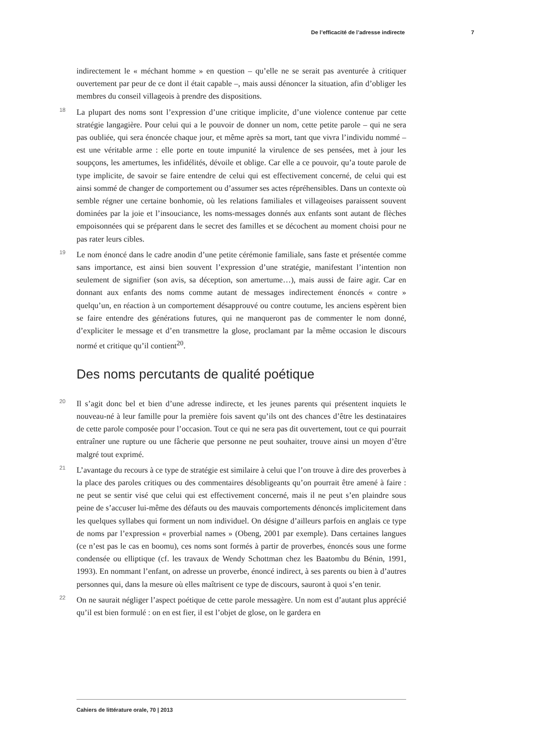De l’efficacité de l’adresse indirecte 7
indirectement le « méchant homme » en question – qu’elle ne se serait pas aventurée à critiquer ouvertement par peur de ce dont il était capable –, mais aussi dénoncer la situation, afin d’obliger les membres du conseil villageois à prendre des dispositions.
18 La plupart des noms sont l’expression d’une critique implicite, d’une violence contenue par cette stratégie langagière. Pour celui qui a le pouvoir de donner un nom, cette petite parole – qui ne sera pas oubliée, qui sera énoncée chaque jour, et même après sa mort, tant que vivra l’individu nommé – est une véritable arme : elle porte en toute impunité la virulence de ses pensées, met à jour les soupçons, les amertumes, les infidélités, dévoile et oblige. Car elle a ce pouvoir, qu’a toute parole de type implicite, de savoir se faire entendre de celui qui est effectivement concerné, de celui qui est ainsi sommé de changer de comportement ou d’assumer ses actes répréhensibles. Dans un contexte où semble régner une certaine bonhomie, où les relations familiales et villageoises paraissent souvent dominées par la joie et l’insouciance, les noms-messages donnés aux enfants sont autant de flèches empoisonnées qui se préparent dans le secret des familles et se décochent au moment choisi pour ne pas rater leurs cibles.
19 Le nom énoncé dans le cadre anodin d’une petite cérémonie familiale, sans faste et présentée comme sans importance, est ainsi bien souvent l’expression d’une stratégie, manifestant l’intention non seulement de signifier (son avis, sa déception, son amertume…), mais aussi de faire agir. Car en donnant aux enfants des noms comme autant de messages indirectement énoncés « contre » quelqu’un, en réaction à un comportement désapprouvé ou contre coutume, les anciens espèrent bien se faire entendre des générations futures, qui ne manqueront pas de commenter le nom donné, d’expliciter le message et d’en transmettre la glose, proclamant par la même occasion le discours normé et critique qu’il contient<sup>20</sup>.
Des noms percutants de qualité poétique
20 Il s’agit donc bel et bien d’une adresse indirecte, et les jeunes parents qui présentent inquiets le nouveau-né à leur famille pour la première fois savent qu’ils ont des chances d’être les destinataires de cette parole composée pour l’occasion. Tout ce qui ne sera pas dit ouvertement, tout ce qui pourrait entraîner une rupture ou une fâcherie que personne ne peut souhaiter, trouve ainsi un moyen d’être malgré tout exprimé.
21 L’avantage du recours à ce type de stratégie est similaire à celui que l’on trouve à dire des proverbes à la place des paroles critiques ou des commentaires désobligeants qu’on pourrait être amené à faire : ne peut se sentir visé que celui qui est effectivement concerné, mais il ne peut s’en plaindre sous peine de s’accuser lui-même des défauts ou des mauvais comportements dénoncés implicitement dans les quelques syllabes qui forment un nom individuel. On désigne d’ailleurs parfois en anglais ce type de noms par l’expression « proverbial names » (Obeng, 2001 par exemple). Dans certaines langues (ce n’est pas le cas en boomu), ces noms sont formés à partir de proverbes, énoncés sous une forme condensée ou elliptique (cf. les travaux de Wendy Schottman chez les Baatombu du Bénin, 1991, 1993). En nommant l’enfant, on adresse un proverbe, énoncé indirect, à ses parents ou bien à d’autres personnes qui, dans la mesure où elles maîtrisent ce type de discours, sauront à quoi s’en tenir.
22 On ne saurait négliger l’aspect poétique de cette parole messagère. Un nom est d’autant plus apprécié qu’il est bien formulé : on en est fier, il est l’objet de glose, on le gardera en
Cahiers de littérature orale, 70 | 2013